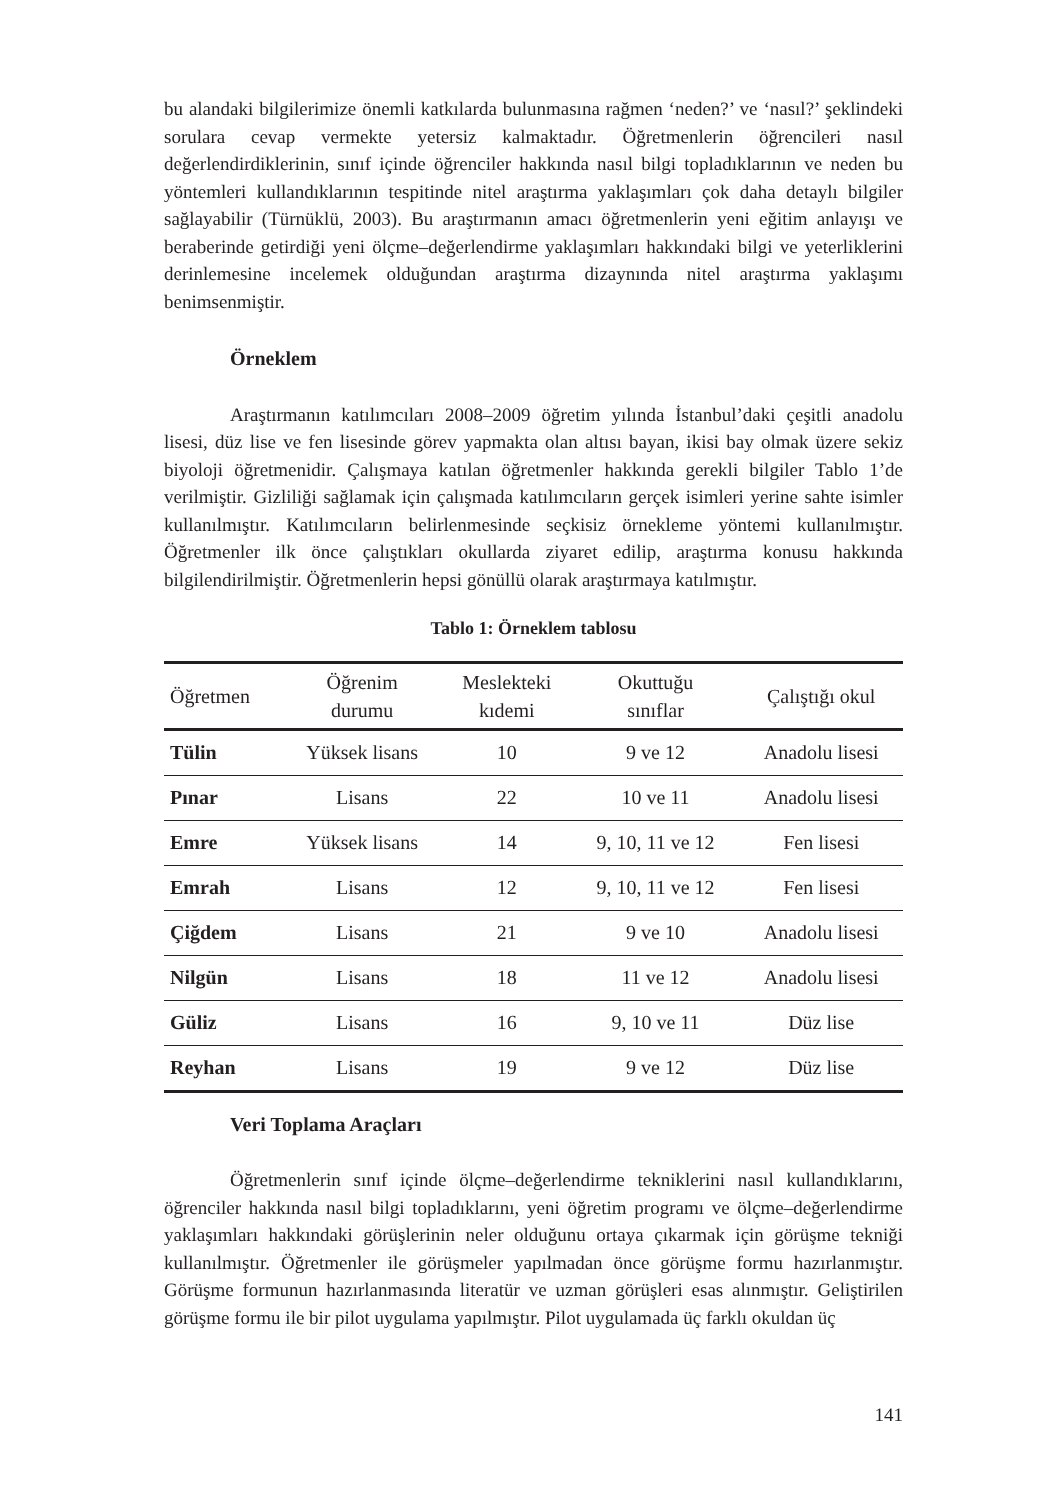bu alandaki bilgilerimize önemli katkılarda bulunmasına rağmen ‘neden?’ ve ‘nasıl?’ şeklindeki sorulara cevap vermekte yetersiz kalmaktadır. Öğretmenlerin öğrencileri nasıl değerlendirdiklerinin, sınıf içinde öğrenciler hakkında nasıl bilgi topladıklarının ve neden bu yöntemleri kullandıklarının tespitinde nitel araştırma yaklaşımları çok daha detaylı bilgiler sağlayabilir (Türnüklü, 2003). Bu araştırmanın amacı öğretmenlerin yeni eğitim anlayışı ve beraberinde getirdiği yeni ölçme–değerlendirme yaklaşımları hakkındaki bilgi ve yeterliklerini derinlemesine incelemek olduğundan araştırma dizaynında nitel araştırma yaklaşımı benimsenmiştir.
Örneklem
Araştırmanın katılımcıları 2008–2009 öğretim yılında İstanbul’daki çeşitli anadolu lisesi, düz lise ve fen lisesinde görev yapmakta olan altısı bayan, ikisi bay olmak üzere sekiz biyoloji öğretmenidir. Çalışmaya katılan öğretmenler hakkında gerekli bilgiler Tablo 1’de verilmiştir. Gizliliği sağlamak için çalışmada katılımcıların gerçek isimleri yerine sahte isimler kullanılmıştır. Katılımcıların belirlenmesinde seçkisiz örnekleme yöntemi kullanılmıştır. Öğretmenler ilk önce çalıştıkları okullarda ziyaret edilip, araştırma konusu hakkında bilgilendirilmiştir. Öğretmenlerin hepsi gönüllü olarak araştırmaya katılmıştır.
Tablo 1: Örneklem tablosu
| Öğretmen | Öğrenim durumu | Meslekteki kıdemi | Okuttuğu sınıflar | Çalıştığı okul |
| --- | --- | --- | --- | --- |
| Tülin | Yüksek lisans | 10 | 9 ve 12 | Anadolu lisesi |
| Pınar | Lisans | 22 | 10 ve 11 | Anadolu lisesi |
| Emre | Yüksek lisans | 14 | 9, 10, 11 ve 12 | Fen lisesi |
| Emrah | Lisans | 12 | 9, 10, 11 ve 12 | Fen lisesi |
| Çiğdem | Lisans | 21 | 9 ve 10 | Anadolu lisesi |
| Nilgün | Lisans | 18 | 11 ve 12 | Anadolu lisesi |
| Güliz | Lisans | 16 | 9, 10 ve 11 | Düz lise |
| Reyhan | Lisans | 19 | 9 ve 12 | Düz lise |
Veri Toplama Araçları
Öğretmenlerin sınıf içinde ölçme–değerlendirme tekniklerini nasıl kullandıklarını, öğrenciler hakkında nasıl bilgi topladıklarını, yeni öğretim programı ve ölçme–değerlendirme yaklaşımları hakkındaki görüşlerinin neler olduğunu ortaya çıkarmak için görüşme tekniği kullanılmıştır. Öğretmenler ile görüşmeler yapılmadan önce görüşme formu hazırlanmıştır. Görüşme formunun hazırlanmasında literatür ve uzman görüşleri esas alınmıştır. Geliştirilen görüşme formu ile bir pilot uygulama yapılmıştır. Pilot uygulamada üç farklı okuldan üç
141